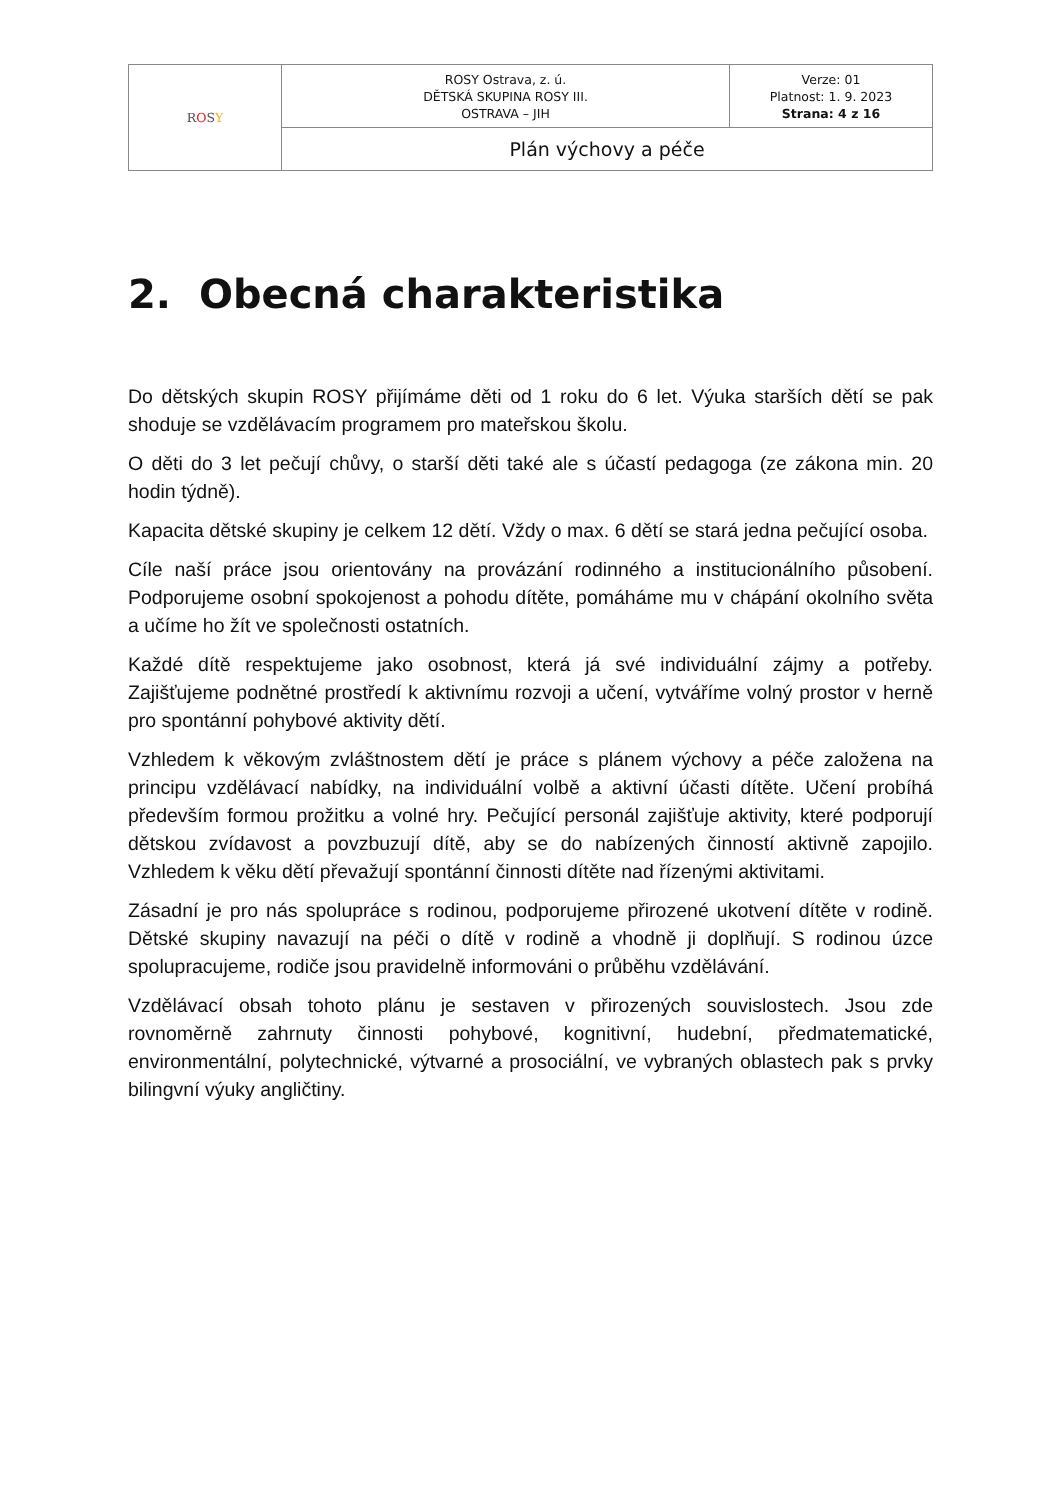| R O S Y | ROSY Ostrava, z. ú. DĚTSKÁ SKUPINA ROSY III. OSTRAVA – JIH | Verze: 01 Platnost: 1. 9. 2023 Strana: 4 z 16 |
| | Plán výchovy a péče | |
2. Obecná charakteristika
Do dětských skupin ROSY přijímáme děti od 1 roku do 6 let. Výuka starších dětí se pak shoduje se vzdělávacím programem pro mateřskou školu.
O děti do 3 let pečují chůvy, o starší děti také ale s účastí pedagoga (ze zákona min. 20 hodin týdně).
Kapacita dětské skupiny je celkem 12 dětí. Vždy o max. 6 dětí se stará jedna pečující osoba.
Cíle naší práce jsou orientovány na provázání rodinného a institucionálního působení. Podporujeme osobní spokojenost a pohodu dítěte, pomáháme mu v chápání okolního světa a učíme ho žít ve společnosti ostatních.
Každé dítě respektujeme jako osobnost, která já své individuální zájmy a potřeby. Zajišťujeme podnětné prostředí k aktivnímu rozvoji a učení, vytváříme volný prostor v herně pro spontánní pohybové aktivity dětí.
Vzhledem k věkovým zvláštnostem dětí je práce s plánem výchovy a péče založena na principu vzdělávací nabídky, na individuální volbě a aktivní účasti dítěte. Učení probíhá především formou prožitku a volné hry. Pečující personál zajišťuje aktivity, které podporují dětskou zvídavost a povzbuzují dítě, aby se do nabízených činností aktivně zapojilo. Vzhledem k věku dětí převažují spontánní činnosti dítěte nad řízenými aktivitami.
Zásadní je pro nás spolupráce s rodinou, podporujeme přirozené ukotvení dítěte v rodině. Dětské skupiny navazují na péči o dítě v rodině a vhodně ji doplňují. S rodinou úzce spolupracujeme, rodiče jsou pravidelně informováni o průběhu vzdělávání.
Vzdělávací obsah tohoto plánu je sestaven v přirozených souvislostech. Jsou zde rovnoměrně zahrnuty činnosti pohybové, kognitivní, hudební, předmatematické, environmentální, polytechnické, výtvarné a prosociální, ve vybraných oblastech pak s prvky bilingvní výuky angličtiny.